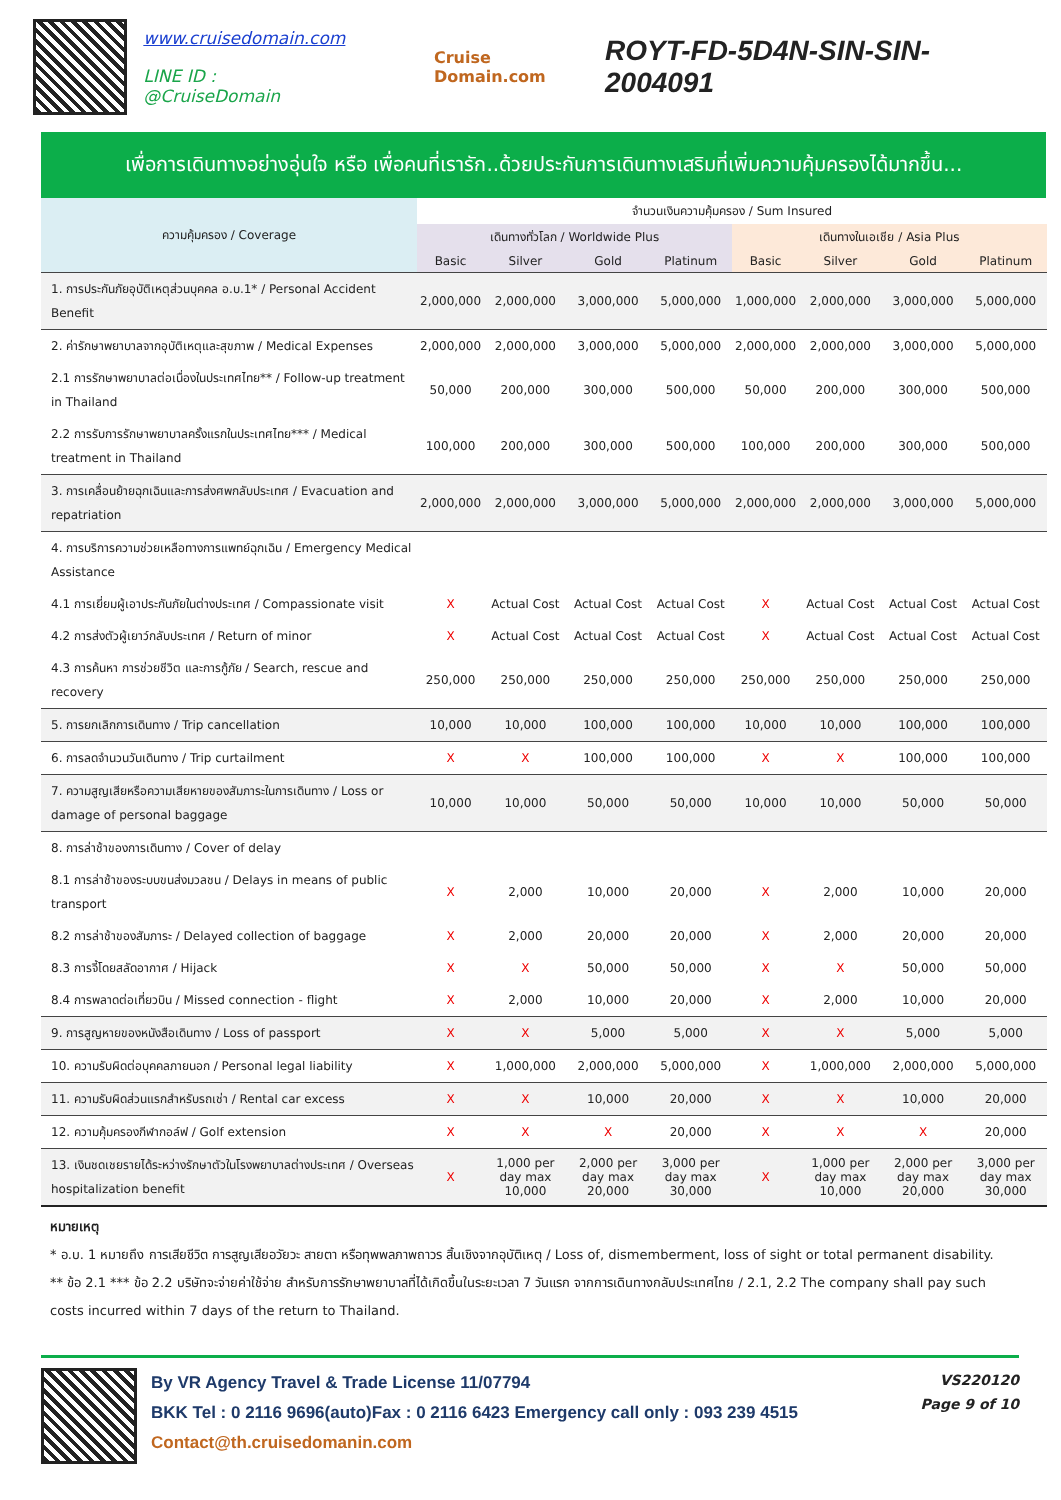www.cruisedomain.com
LINE ID : @CruiseDomain
Cruise Domain.com
ROYT-FD-5D4N-SIN-SIN-2004091
เพื่อการเดินทางอย่างอุ่นใจ หรือ เพื่อคนที่เรารัก..ด้วยประกันการเดินทางเสริมที่เพิ่มความคุ้มครองได้มากขึ้น...
| ความคุ้มครอง / Coverage | จำนวนเงินความคุ้มครอง / Sum Insured | | | | | | | |
| --- | --- | --- | --- | --- | --- | --- | --- | --- |
| | เดินทางทั่วโลก / Worldwide Plus | | | | เดินทางในเอเชีย / Asia Plus | | | |
| | Basic | Silver | Gold | Platinum | Basic | Silver | Gold | Platinum |
| 1. การประกันภัยอุบัติเหตุส่วนบุคคล อ.บ.1* / Personal Accident Benefit | 2,000,000 | 2,000,000 | 3,000,000 | 5,000,000 | 1,000,000 | 2,000,000 | 3,000,000 | 5,000,000 |
| 2. ค่ารักษาพยาบาลจากอุบัติเหตุและสุขภาพ / Medical Expenses | 2,000,000 | 2,000,000 | 3,000,000 | 5,000,000 | 2,000,000 | 2,000,000 | 3,000,000 | 5,000,000 |
| 2.1 การรักษาพยาบาลต่อเนื่องในประเทศไทย** / Follow-up treatment in Thailand | 50,000 | 200,000 | 300,000 | 500,000 | 50,000 | 200,000 | 300,000 | 500,000 |
| 2.2 การรับการรักษาพยาบาลครั้งแรกในประเทศไทย*** / Medical treatment in Thailand | 100,000 | 200,000 | 300,000 | 500,000 | 100,000 | 200,000 | 300,000 | 500,000 |
| 3. การเคลื่อนย้ายฉุกเฉินและการส่งศพกลับประเทศ / Evacuation and repatriation | 2,000,000 | 2,000,000 | 3,000,000 | 5,000,000 | 2,000,000 | 2,000,000 | 3,000,000 | 5,000,000 |
| 4. การบริการความช่วยเหลือทางการแพทย์ฉุกเฉิน / Emergency Medical Assistance | | | | | | | | |
| 4.1 การเยี่ยมผู้เอาประกันภัยในต่างประเทศ / Compassionate visit | X | Actual Cost | Actual Cost | Actual Cost | X | Actual Cost | Actual Cost | Actual Cost |
| 4.2 การส่งตัวผู้เยาว์กลับประเทศ / Return of minor | X | Actual Cost | Actual Cost | Actual Cost | X | Actual Cost | Actual Cost | Actual Cost |
| 4.3 การค้นหา การช่วยชีวิต และการกู้ภัย / Search, rescue and recovery | 250,000 | 250,000 | 250,000 | 250,000 | 250,000 | 250,000 | 250,000 | 250,000 |
| 5. การยกเลิกการเดินทาง / Trip cancellation | 10,000 | 10,000 | 100,000 | 100,000 | 10,000 | 10,000 | 100,000 | 100,000 |
| 6. การลดจำนวนวันเดินทาง / Trip curtailment | X | X | 100,000 | 100,000 | X | X | 100,000 | 100,000 |
| 7. ความสูญเสียหรือความเสียหายของสัมภาระในการเดินทาง / Loss or damage of personal baggage | 10,000 | 10,000 | 50,000 | 50,000 | 10,000 | 10,000 | 50,000 | 50,000 |
| 8. การล่าช้าของการเดินทาง / Cover of delay | | | | | | | | |
| 8.1 การล่าช้าของระบบขนส่งมวลชน / Delays in means of public transport | X | 2,000 | 10,000 | 20,000 | X | 2,000 | 10,000 | 20,000 |
| 8.2 การล่าช้าของสัมภาระ / Delayed collection of baggage | X | 2,000 | 20,000 | 20,000 | X | 2,000 | 20,000 | 20,000 |
| 8.3 การจี้โดยสลัดอากาศ / Hijack | X | X | 50,000 | 50,000 | X | X | 50,000 | 50,000 |
| 8.4 การพลาดต่อเที่ยวบิน / Missed connection - flight | X | 2,000 | 10,000 | 20,000 | X | 2,000 | 10,000 | 20,000 |
| 9. การสูญหายของหนังสือเดินทาง / Loss of passport | X | X | 5,000 | 5,000 | X | X | 5,000 | 5,000 |
| 10. ความรับผิดต่อบุคคลภายนอก / Personal legal liability | X | 1,000,000 | 2,000,000 | 5,000,000 | X | 1,000,000 | 2,000,000 | 5,000,000 |
| 11. ความรับผิดส่วนแรกสำหรับรถเช่า / Rental car excess | X | X | 10,000 | 20,000 | X | X | 10,000 | 20,000 |
| 12. ความคุ้มครองกีฬากอล์ฟ / Golf extension | X | X | X | 20,000 | X | X | X | 20,000 |
| 13. เงินชดเชยรายได้ระหว่างรักษาตัวในโรงพยาบาลต่างประเทศ / Overseas hospitalization benefit | X | 1,000 per day max 10,000 | 2,000 per day max 20,000 | 3,000 per day max 30,000 | X | 1,000 per day max 10,000 | 2,000 per day max 20,000 | 3,000 per day max 30,000 |
หมายเหตุ
* อ.บ. 1 หมายถึง การเสียชีวิต การสูญเสียอวัยวะ สายตา หรือทุพพลภาพถาวร สิ้นเชิงจากอุบัติเหตุ / Loss of, dismemberment, loss of sight or total permanent disability.
** ข้อ 2.1 *** ข้อ 2.2 บริษัทจะจ่ายค่าใช้จ่าย สำหรับการรักษาพยาบาลที่ได้เกิดขึ้นในระยะเวลา 7 วันแรก จากการเดินทางกลับประเทศไทย / 2.1, 2.2 The company shall pay such costs incurred within 7 days of the return to Thailand.
By VR Agency Travel & Trade License 11/07794
BKK Tel : 0 2116 9696(auto)Fax : 0 2116 6423 Emergency call only : 093 239 4515
Contact@th.cruisedomanin.com
VS220120
Page 9 of 10